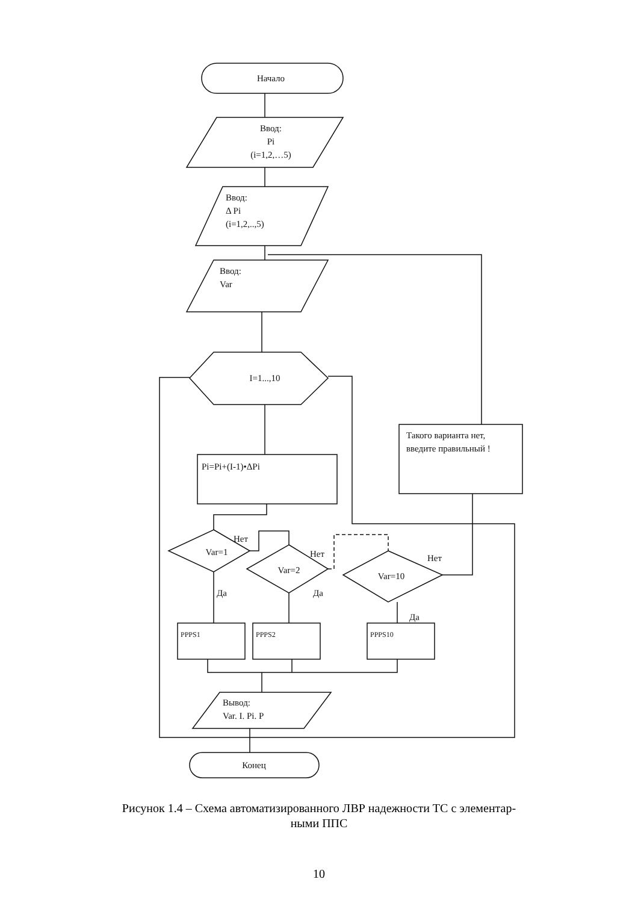Начало
Ввод: Pi (i=1,2,…5)
Ввод: Δ Pi (i=1,2,..,5)
Ввод: Var
I=1...,10
Pi=Pi+(I-1)•ΔPi
Такого варианта нет, введите правильный !
Var=1
Var=2
Var=10
Нет Нет Нет Да Да Да
PPPS1 PPPS2 PPPS10
Вывод: Var. I. Pi. P
Конец
Рисунок 1.4 – Схема автоматизированного ЛВР надежности ТС с элементар-
ными ППС
10